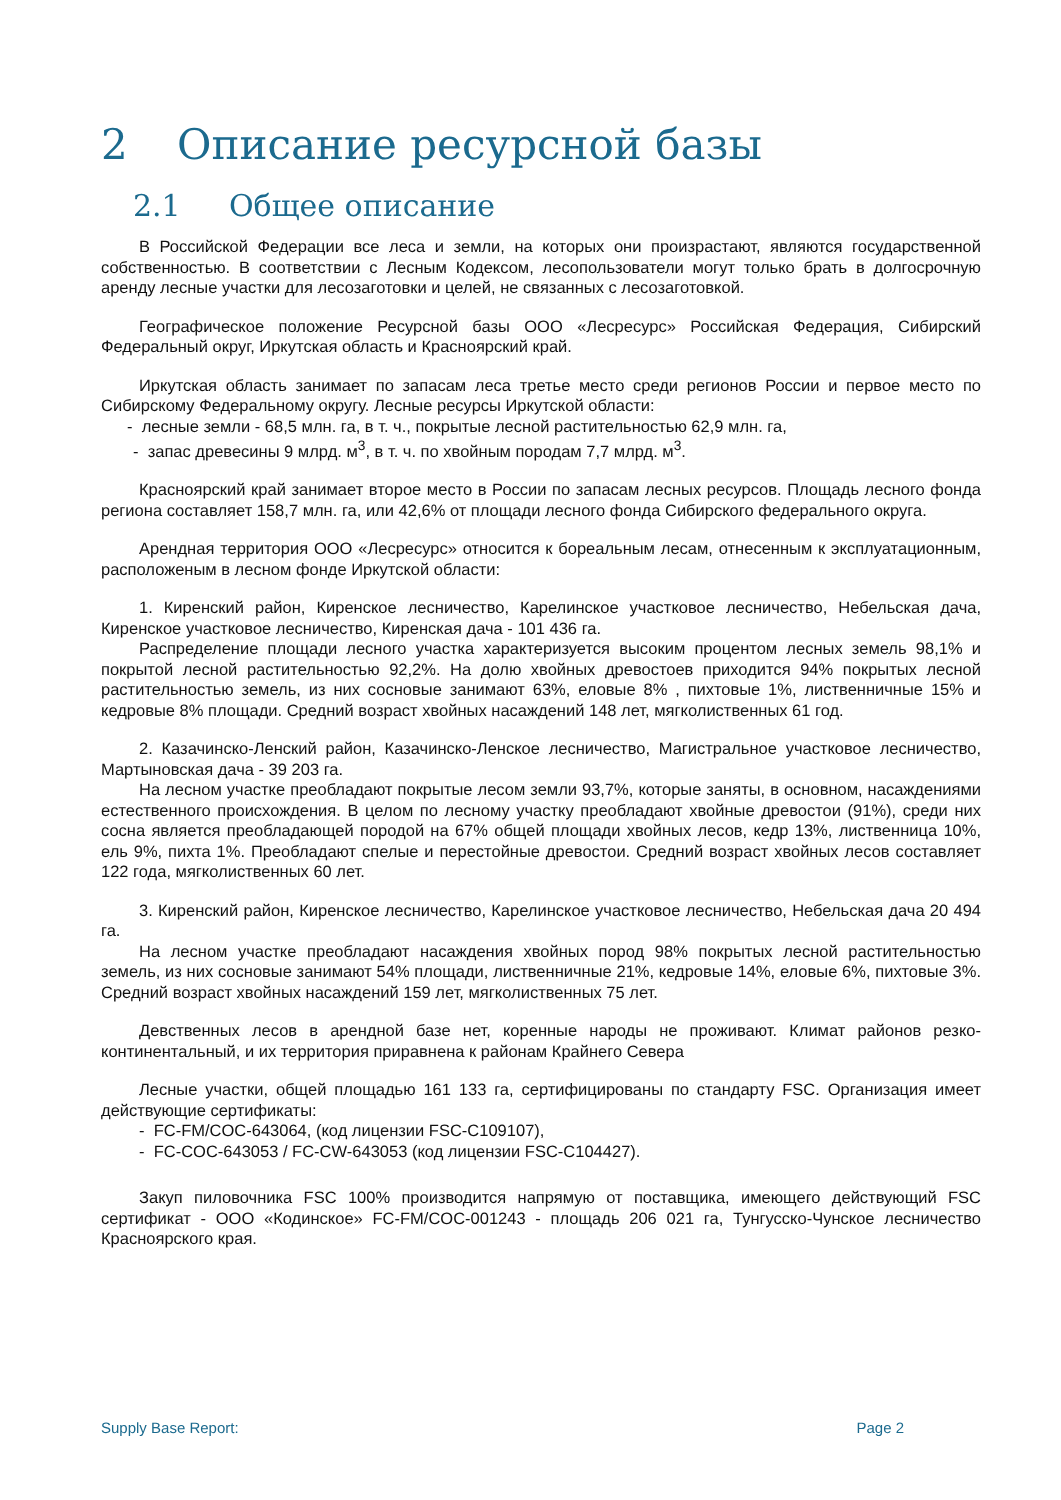2 Описание ресурсной базы
2.1 Общее описание
В Российской Федерации все леса и земли, на которых они произрастают, являются государственной собственностью. В соответствии с Лесным Кодексом, лесопользователи могут только брать в долгосрочную аренду лесные участки для лесозаготовки и целей, не связанных с лесозаготовкой.
Географическое положение Ресурсной базы ООО «Лесресурс» Российская Федерация, Сибирский Федеральный округ, Иркутская область и Красноярский край.
Иркутская область занимает по запасам леса третье место среди регионов России и первое место по Сибирскому Федеральному округу. Лесные ресурсы Иркутской области:
- лесные земли - 68,5 млн. га, в т. ч., покрытые лесной растительностью 62,9 млн. га,
- запас древесины 9 млрд. м<sup>3</sup>, в т. ч. по хвойным породам 7,7 млрд. м<sup>3</sup>.
Красноярский край занимает второе место в России по запасам лесных ресурсов. Площадь лесного фонда региона составляет 158,7 млн. га, или 42,6% от площади лесного фонда Сибирского федерального округа.
Арендная территория ООО «Лесресурс» относится к бореальным лесам, отнесенным к эксплуатационным, расположеным в лесном фонде Иркутской области:
1. Киренский район, Киренское лесничество, Карелинское участковое лесничество, Небельская дача, Киренское участковое лесничество, Киренская дача - 101 436 га.
Распределение площади лесного участка характеризуется высоким процентом лесных земель 98,1% и покрытой лесной растительностью 92,2%. На долю хвойных древостоев приходится 94% покрытых лесной растительностью земель, из них сосновые занимают 63%, еловые 8% , пихтовые 1%, лиственничные 15% и кедровые 8% площади. Средний возраст хвойных насаждений 148 лет, мягколиственных 61 год.
2. Казачинско-Ленский район, Казачинско-Ленское лесничество, Магистральное участковое лесничество, Мартыновская дача - 39 203 га.
На лесном участке преобладают покрытые лесом земли 93,7%, которые заняты, в основном, насаждениями естественного происхождения. В целом по лесному участку преобладают хвойные древостои (91%), среди них сосна является преобладающей породой на 67% общей площади хвойных лесов, кедр 13%, лиственница 10%, ель 9%, пихта 1%. Преобладают спелые и перестойные древостои. Средний возраст хвойных лесов составляет 122 года, мягколиственных 60 лет.
3. Киренский район, Киренское лесничество, Карелинское участковое лесничество, Небельская дача 20 494 га.
На лесном участке преобладают насаждения хвойных пород 98% покрытых лесной растительностью земель, из них сосновые занимают 54% площади, лиственничные 21%, кедровые 14%, еловые 6%, пихтовые 3%. Средний возраст хвойных насаждений 159 лет, мягколиственных 75 лет.
Девственных лесов в арендной базе нет, коренные народы не проживают. Климат районов резко-континентальный, и их территория приравнена к районам Крайнего Севера
Лесные участки, общей площадью 161 133 га, сертифицированы по стандарту FSC. Организация имеет действующие сертификаты:
- FC-FM/COC-643064, (код лицензии FSC-C109107),
- FC-COC-643053 / FC-CW-643053 (код лицензии FSC-C104427).
Закуп пиловочника FSC 100% производится напрямую от поставщика, имеющего действующий FSC сертификат - ООО «Кодинское» FC-FM/COC-001243 - площадь 206 021 га, Тунгусско-Чунское лесничество Красноярского края.
Supply Base Report: Page 2